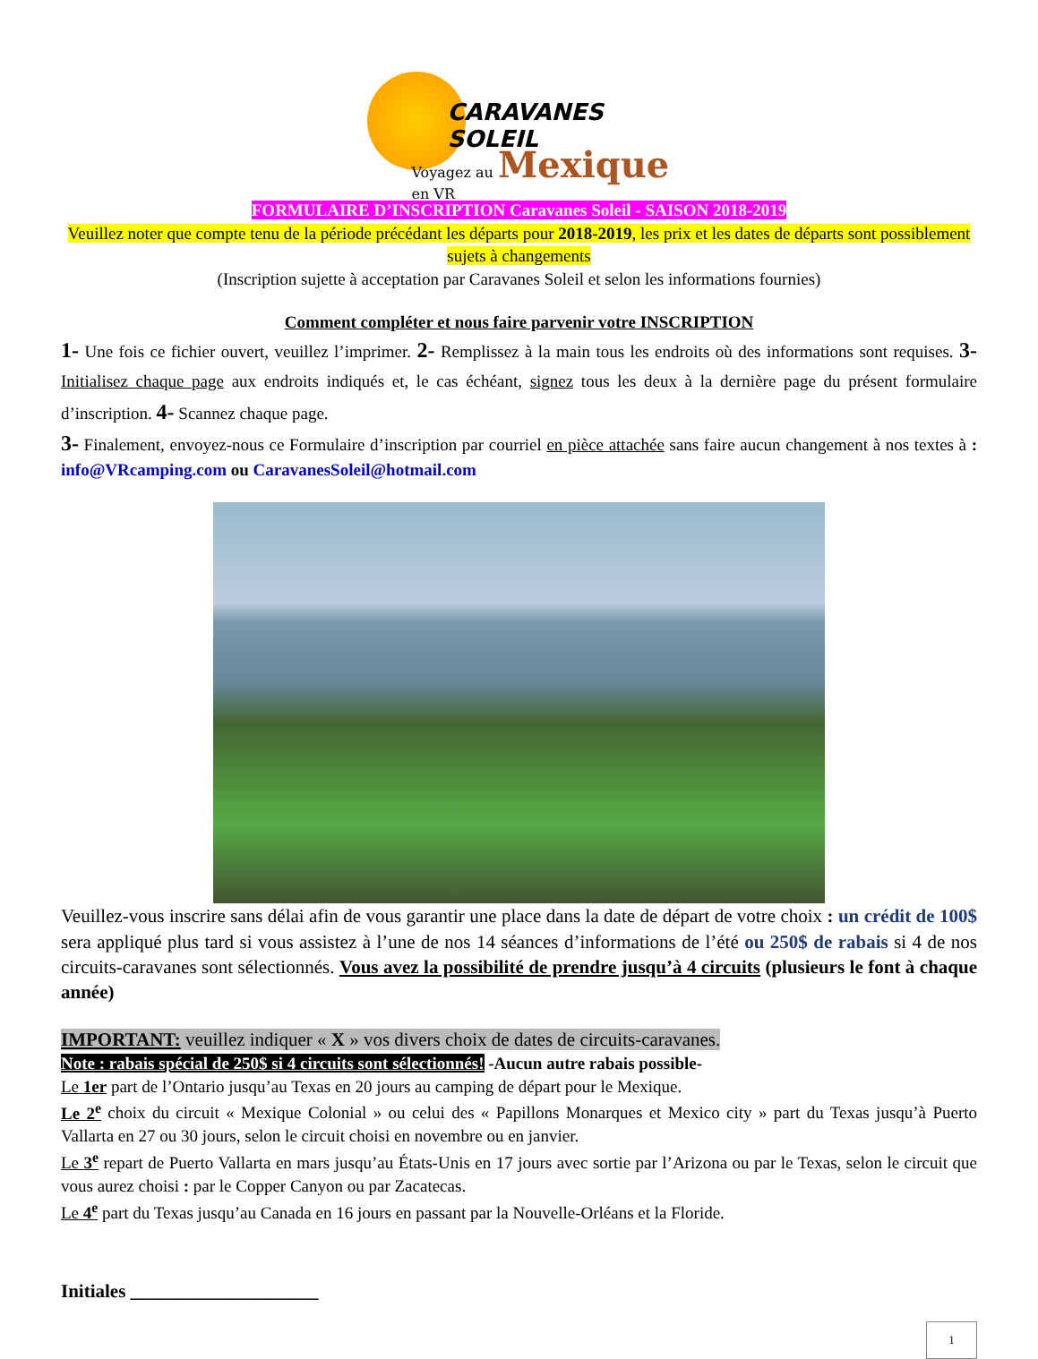CARAVANES SOLEIL
Voyagez au Mexique en VR
FORMULAIRE D’INSCRIPTION Caravanes Soleil - SAISON 2018-2019
Veuillez noter que compte tenu de la période précédant les départs pour 2018-2019, les prix et les dates de départs sont possiblement sujets à changements
(Inscription sujette à acceptation par Caravanes Soleil et selon les informations fournies)
Comment compléter et nous faire parvenir votre INSCRIPTION
1- Une fois ce fichier ouvert, veuillez l’imprimer. 2- Remplissez à la main tous les endroits où des informations sont requises. 3- Initialisez chaque page aux endroits indiqués et, le cas échéant, signez tous les deux à la dernière page du présent formulaire d’inscription. 4- Scannez chaque page.
3- Finalement, envoyez-nous ce Formulaire d’inscription par courriel en pièce attachée sans faire aucun changement à nos textes à : info@VRcamping.com ou CaravanesSoleil@hotmail.com
Veuillez-vous inscrire sans délai afin de vous garantir une place dans la date de départ de votre choix : un crédit de 100$ sera appliqué plus tard si vous assistez à l’une de nos 14 séances d’informations de l’été ou 250$ de rabais si 4 de nos circuits-caravanes sont sélectionnés. Vous avez la possibilité de prendre jusqu’à 4 circuits (plusieurs le font à chaque année)
IMPORTANT: veuillez indiquer « X » vos divers choix de dates de circuits-caravanes.
Note : rabais spécial de 250$ si 4 circuits sont sélectionnés! -Aucun autre rabais possible-
Le 1er part de l’Ontario jusqu’au Texas en 20 jours au camping de départ pour le Mexique.
Le 2<sup>e</sup> choix du circuit « Mexique Colonial » ou celui des « Papillons Monarques et Mexico city » part du Texas jusqu’à Puerto Vallarta en 27 ou 30 jours, selon le circuit choisi en novembre ou en janvier.
Le 3<sup>e</sup> repart de Puerto Vallarta en mars jusqu’au États-Unis en 17 jours avec sortie par l’Arizona ou par le Texas, selon le circuit que vous aurez choisi : par le Copper Canyon ou par Zacatecas.
Le 4<sup>e</sup> part du Texas jusqu’au Canada en 16 jours en passant par la Nouvelle-Orléans et la Floride.
Initiales ____________________
1